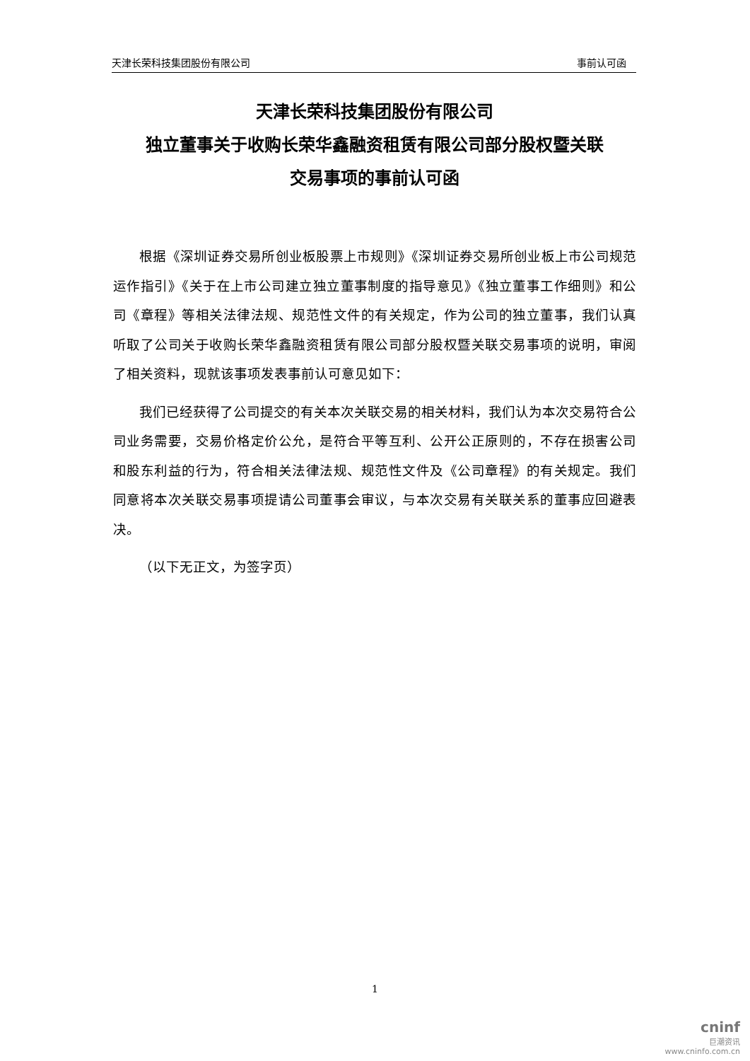天津长荣科技集团股份有限公司 事前认可函
天津长荣科技集团股份有限公司
独立董事关于收购长荣华鑫融资租赁有限公司部分股权暨关联
交易事项的事前认可函
根据《深圳证券交易所创业板股票上市规则》《深圳证券交易所创业板上市公司规范运作指引》《关于在上市公司建立独立董事制度的指导意见》《独立董事工作细则》和公司《章程》等相关法律法规、规范性文件的有关规定，作为公司的独立董事，我们认真听取了公司关于收购长荣华鑫融资租赁有限公司部分股权暨关联交易事项的说明，审阅了相关资料，现就该事项发表事前认可意见如下：
我们已经获得了公司提交的有关本次关联交易的相关材料，我们认为本次交易符合公司业务需要，交易价格定价公允，是符合平等互利、公开公正原则的，不存在损害公司和股东利益的行为，符合相关法律法规、规范性文件及《公司章程》的有关规定。我们同意将本次关联交易事项提请公司董事会审议，与本次交易有关联关系的董事应回避表决。
（以下无正文，为签字页）
1
cninf
巨潮资讯
www.cninfo.com.cn